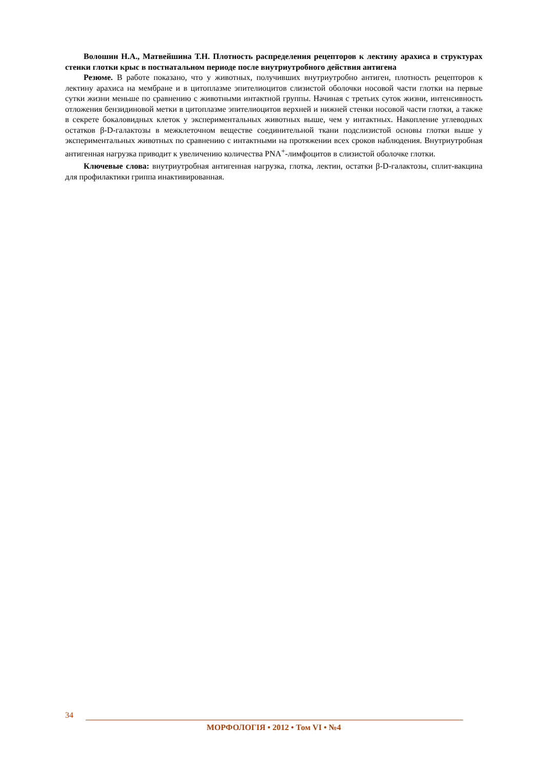Волошин Н.А., Матвейшина Т.Н. Плотность распределения рецепторов к лектину арахиса в структурах стенки глотки крыс в постнатальном периоде после внутриутробного действия антигена
Резюме. В работе показано, что у животных, получивших внутриутробно антиген, плотность рецепторов к лектину арахиса на мембране и в цитоплазме эпителиоцитов слизистой оболочки носовой части глотки на первые сутки жизни меньше по сравнению с животными интактной группы. Начиная с третьих суток жизни, интенсивность отложения бензидиновой метки в цитоплазме эпителиоцитов верхней и нижней стенки носовой части глотки, а также в секрете бокаловидных клеток у экспериментальных животных выше, чем у интактных. Накопление углеводных остатков β-D-галактозы в межклеточном веществе соединительной ткани подслизистой основы глотки выше у экспериментальных животных по сравнению с интактными на протяжении всех сроков наблюдения. Внутриутробная антигенная нагрузка приводит к увеличению количества PNA<sup>+</sup>-лимфоцитов в слизистой оболочке глотки.
Ключевые слова: внутриутробная антигенная нагрузка, глотка, лектин, остатки β-D-галактозы, сплит-вакцина для профилактики гриппа инактивированная.
34
МОРФОЛОГІЯ • 2012 • Том VI • №4